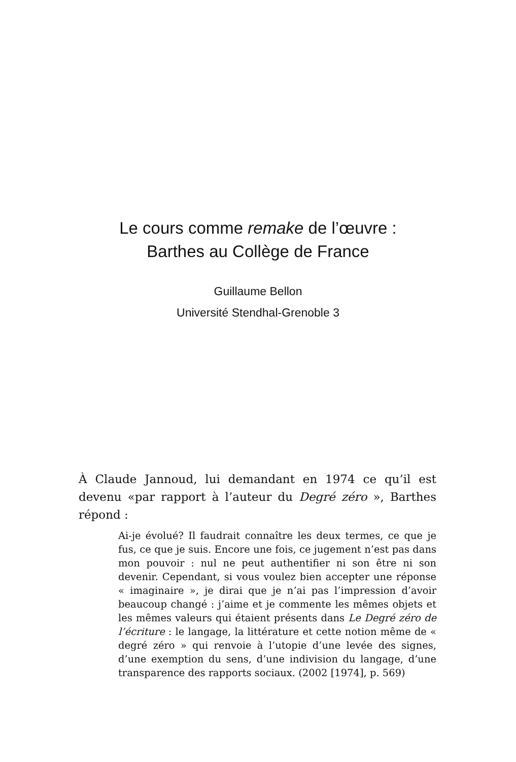Le cours comme remake de l’œuvre :
Barthes au Collège de France
Guillaume Bellon
Université Stendhal-Grenoble 3
À Claude Jannoud, lui demandant en 1974 ce qu’il est devenu «par rapport à l’auteur du Degré zéro », Barthes répond :
Ai-je évolué? Il faudrait connaître les deux termes, ce que je fus, ce que je suis. Encore une fois, ce jugement n’est pas dans mon pouvoir : nul ne peut authentifier ni son être ni son devenir. Cependant, si vous voulez bien accepter une réponse « imaginaire », je dirai que je n’ai pas l’impression d’avoir beaucoup changé : j’aime et je commente les mêmes objets et les mêmes valeurs qui étaient présents dans Le Degré zéro de l’écriture : le langage, la littérature et cette notion même de « degré zéro » qui renvoie à l’utopie d’une levée des signes, d’une exemption du sens, d’une indivision du langage, d’une transparence des rapports sociaux. (2002 [1974], p. 569)